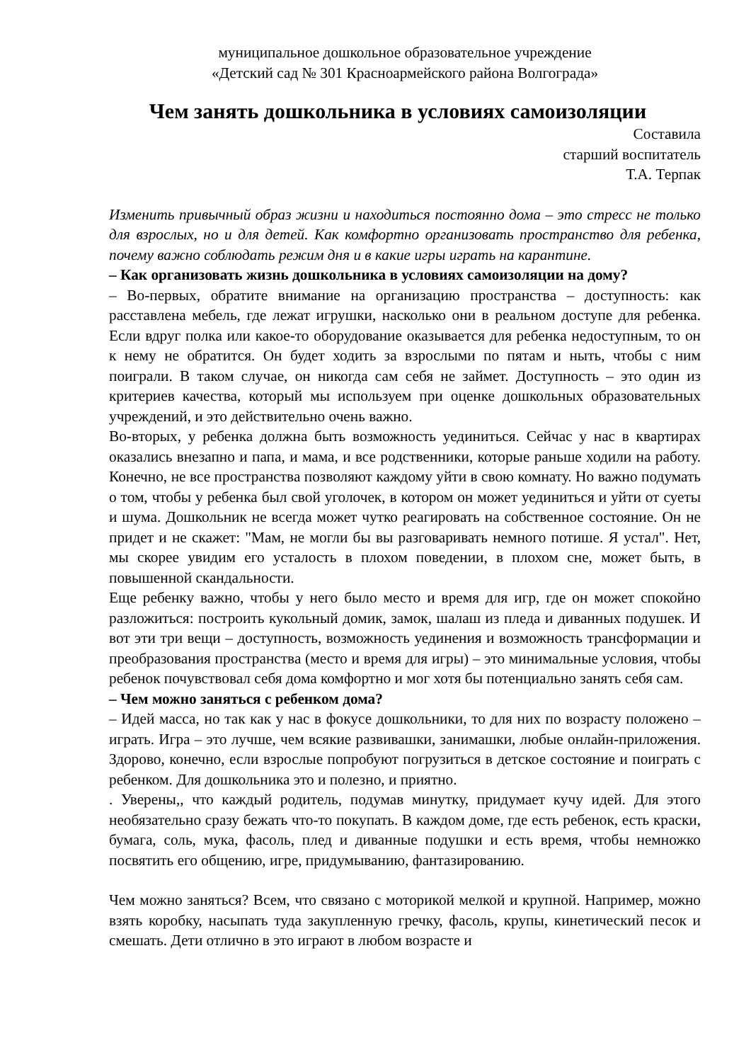муниципальное дошкольное образовательное учреждение
«Детский сад № 301 Красноармейского района Волгограда»
Чем занять дошкольника в условиях самоизоляции
Составила
старший воспитатель
Т.А. Терпак
Изменить привычный образ жизни и находиться постоянно дома – это стресс не только для взрослых, но и для детей. Как комфортно организовать пространство для ребенка, почему важно соблюдать режим дня и в какие игры играть на карантине.
– Как организовать жизнь дошкольника в условиях самоизоляции на дому?
– Во-первых, обратите внимание на организацию пространства – доступность: как расставлена мебель, где лежат игрушки, насколько они в реальном доступе для ребенка. Если вдруг полка или какое-то оборудование оказывается для ребенка недоступным, то он к нему не обратится. Он будет ходить за взрослыми по пятам и ныть, чтобы с ним поиграли. В таком случае, он никогда сам себя не займет. Доступность – это один из критериев качества, который мы используем при оценке дошкольных образовательных учреждений, и это действительно очень важно.
Во-вторых, у ребенка должна быть возможность уединиться. Сейчас у нас в квартирах оказались внезапно и папа, и мама, и все родственники, которые раньше ходили на работу. Конечно, не все пространства позволяют каждому уйти в свою комнату. Но важно подумать о том, чтобы у ребенка был свой уголочек, в котором он может уединиться и уйти от суеты и шума. Дошкольник не всегда может чутко реагировать на собственное состояние. Он не придет и не скажет: "Мам, не могли бы вы разговаривать немного потише. Я устал". Нет, мы скорее увидим его усталость в плохом поведении, в плохом сне, может быть, в повышенной скандальности.
Еще ребенку важно, чтобы у него было место и время для игр, где он может спокойно разложиться: построить кукольный домик, замок, шалаш из пледа и диванных подушек. И вот эти три вещи – доступность, возможность уединения и возможность трансформации и преобразования пространства (место и время для игры) – это минимальные условия, чтобы ребенок почувствовал себя дома комфортно и мог хотя бы потенциально занять себя сам.
– Чем можно заняться с ребенком дома?
– Идей масса, но так как у нас в фокусе дошкольники, то для них по возрасту положено – играть. Игра – это лучше, чем всякие развивашки, занимашки, любые онлайн-приложения. Здорово, конечно, если взрослые попробуют погрузиться в детское состояние и поиграть с ребенком. Для дошкольника это и полезно, и приятно.
. Уверены,, что каждый родитель, подумав минутку, придумает кучу идей. Для этого необязательно сразу бежать что-то покупать. В каждом доме, где есть ребенок, есть краски, бумага, соль, мука, фасоль, плед и диванные подушки и есть время, чтобы немножко посвятить его общению, игре, придумыванию, фантазированию.
Чем можно заняться? Всем, что связано с моторикой мелкой и крупной. Например, можно взять коробку, насыпать туда закупленную гречку, фасоль, крупы, кинетический песок и смешать. Дети отлично в это играют в любом возрасте и